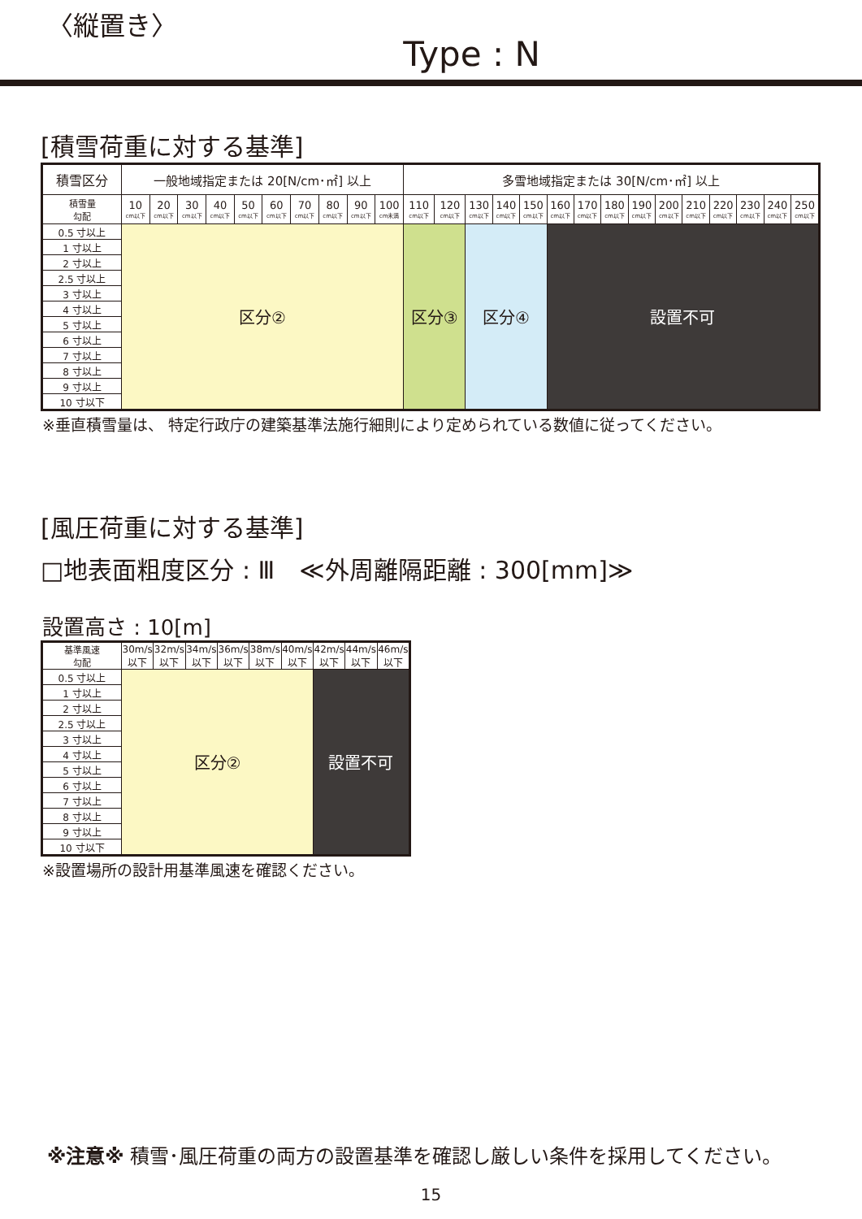〈縦置き〉
Type : N
[積雪荷重に対する基準]
| 積雪区分 | 一般地域指定または 20[N/cm･㎡] 以上 | | | | | | | | | | 多雪地域指定または 30[N/cm･㎡] 以上 | | | | | | | | | | | | | | |
| --- | --- | --- | --- | --- | --- | --- | --- | --- | --- | --- | --- | --- | --- | --- | --- | --- | --- | --- | --- | --- | --- | --- | --- | --- | --- |
| 積雪量 勾配 | 10 cm以下 | 20 cm以下 | 30 cm以下 | 40 cm以下 | 50 cm以下 | 60 cm以下 | 70 cm以下 | 80 cm以下 | 90 cm以下 | 100 cm未満 | 110 cm以下 | 120 cm以下 | 130 cm以下 | 140 cm以下 | 150 cm以下 | 160 cm以下 | 170 cm以下 | 180 cm以下 | 190 cm以下 | 200 cm以下 | 210 cm以下 | 220 cm以下 | 230 cm以下 | 240 cm以下 | 250 cm以下 |
| 0.5 寸以上 | 区分② | | | | | | | | | | 区分③ | | 区分④ | | | 設置不可 | | | | | | | | | |
| 1 寸以上 | | | | | | | | | | | | | | | | | | | | | | | | | |
| 2 寸以上 | | | | | | | | | | | | | | | | | | | | | | | | | |
| 2.5 寸以上 | | | | | | | | | | | | | | | | | | | | | | | | | |
| 3 寸以上 | | | | | | | | | | | | | | | | | | | | | | | | | |
| 4 寸以上 | | | | | | | | | | | | | | | | | | | | | | | | | |
| 5 寸以上 | | | | | | | | | | | | | | | | | | | | | | | | | |
| 6 寸以上 | | | | | | | | | | | | | | | | | | | | | | | | | |
| 7 寸以上 | | | | | | | | | | | | | | | | | | | | | | | | | |
| 8 寸以上 | | | | | | | | | | | | | | | | | | | | | | | | | |
| 9 寸以上 | | | | | | | | | | | | | | | | | | | | | | | | | |
| 10 寸以下 | | | | | | | | | | | | | | | | | | | | | | | | | |
※垂直積雪量は、 特定行政庁の建築基準法施行細則により定められている数値に従ってください。
[風圧荷重に対する基準]
□地表面粗度区分 : Ⅲ　≪外周離隔距離 : 300[mm]≫
設置高さ : 10[m]
| 基準風速 勾配 | 30m/s 以下 | 32m/s 以下 | 34m/s 以下 | 36m/s 以下 | 38m/s 以下 | 40m/s 以下 | 42m/s 以下 | 44m/s 以下 | 46m/s 以下 |
| 0.5 寸以上 | 区分② | | | | | | 設置不可 | | |
| 1 寸以上 | | | | | | | | | |
| 2 寸以上 | | | | | | | | | |
| 2.5 寸以上 | | | | | | | | | |
| 3 寸以上 | | | | | | | | | |
| 4 寸以上 | | | | | | | | | |
| 5 寸以上 | | | | | | | | | |
| 6 寸以上 | | | | | | | | | |
| 7 寸以上 | | | | | | | | | |
| 8 寸以上 | | | | | | | | | |
| 9 寸以上 | | | | | | | | | |
| 10 寸以下 | | | | | | | | | |
※設置場所の設計用基準風速を確認ください。
※注意※ 積雪･風圧荷重の両方の設置基準を確認し厳しい条件を採用してください。
15